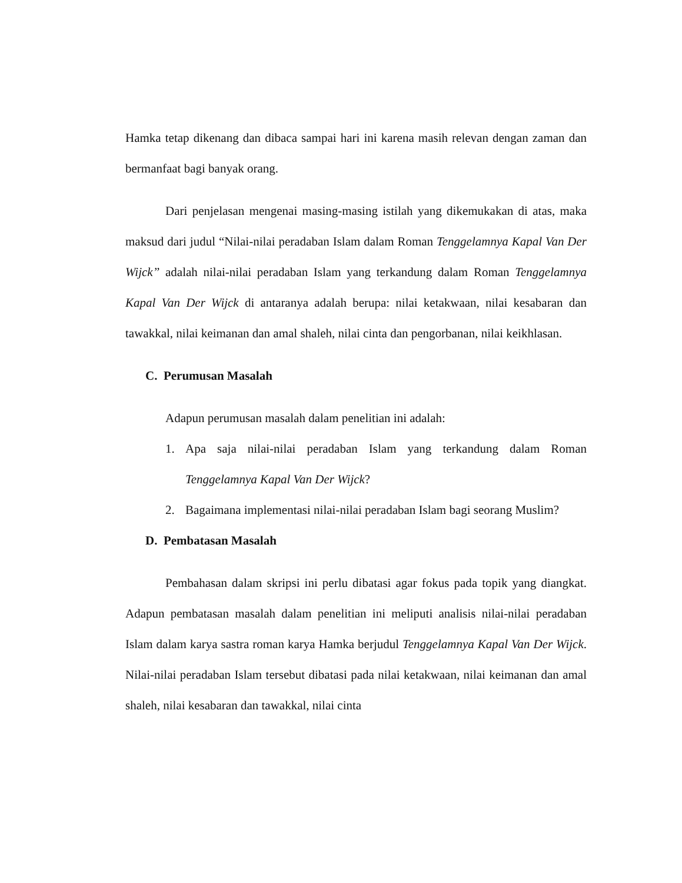Hamka tetap dikenang dan dibaca sampai hari ini karena masih relevan dengan zaman dan bermanfaat bagi banyak orang.
Dari penjelasan mengenai masing-masing istilah yang dikemukakan di atas, maka maksud dari judul “Nilai-nilai peradaban Islam dalam Roman Tenggelamnya Kapal Van Der Wijck” adalah nilai-nilai peradaban Islam yang terkandung dalam Roman Tenggelamnya Kapal Van Der Wijck di antaranya adalah berupa: nilai ketakwaan, nilai kesabaran dan tawakkal, nilai keimanan dan amal shaleh, nilai cinta dan pengorbanan, nilai keikhlasan.
C. Perumusan Masalah
Adapun perumusan masalah dalam penelitian ini adalah:
1.
Apa saja nilai-nilai peradaban Islam yang terkandung dalam Roman Tenggelamnya Kapal Van Der Wijck?
2.
Bagaimana implementasi nilai-nilai peradaban Islam bagi seorang Muslim?
D. Pembatasan Masalah
Pembahasan dalam skripsi ini perlu dibatasi agar fokus pada topik yang diangkat. Adapun pembatasan masalah dalam penelitian ini meliputi analisis nilai-nilai peradaban Islam dalam karya sastra roman karya Hamka berjudul Tenggelamnya Kapal Van Der Wijck. Nilai-nilai peradaban Islam tersebut dibatasi pada nilai ketakwaan, nilai keimanan dan amal shaleh, nilai kesabaran dan tawakkal, nilai cinta